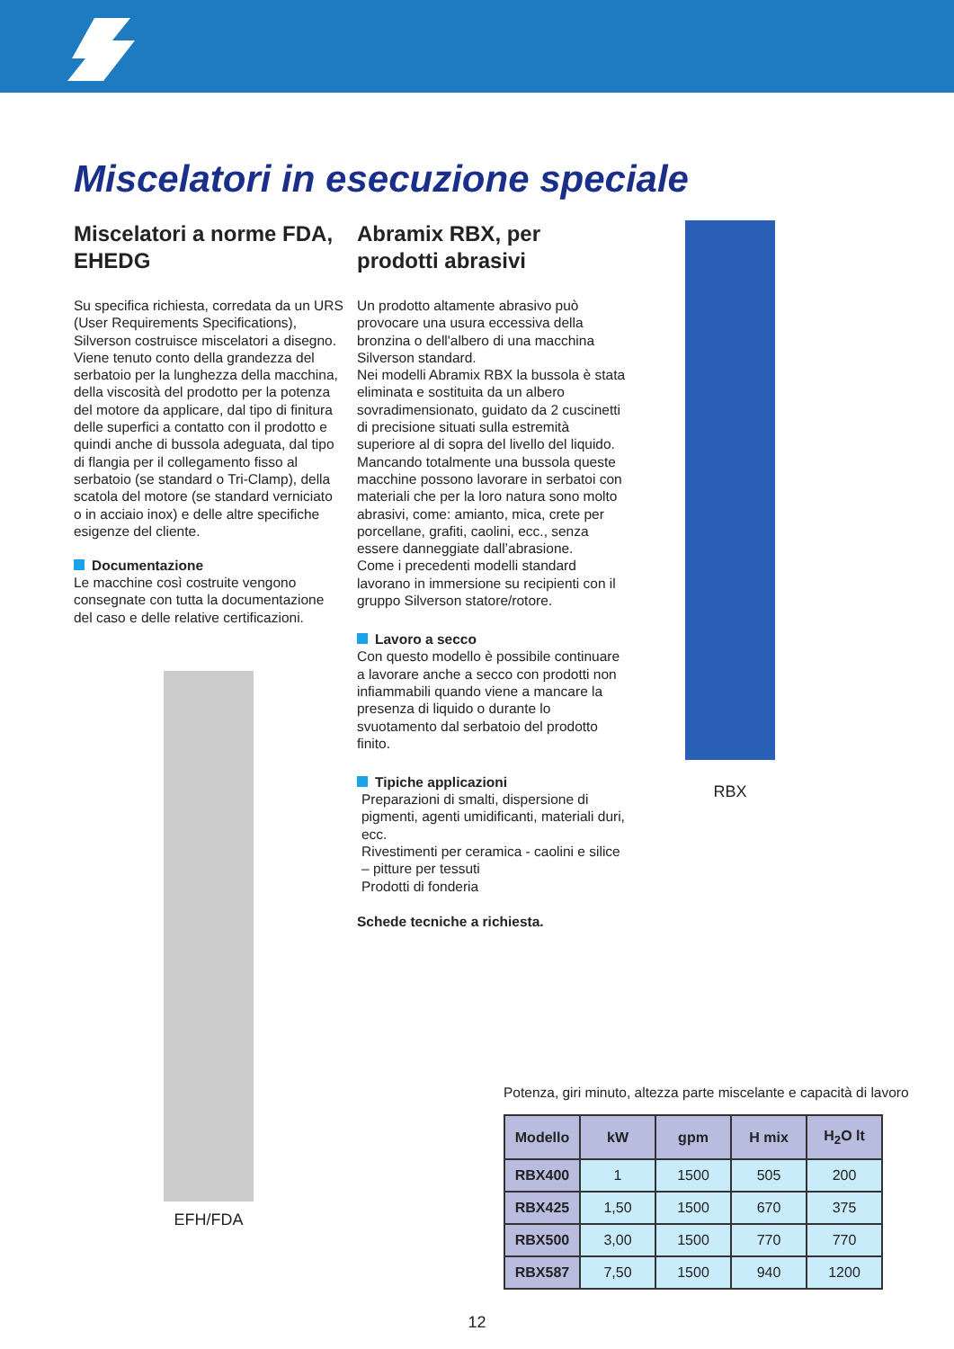Miscelatori in esecuzione speciale
Miscelatori a norme FDA, EHEDG
Su specifica richiesta, corredata da un URS (User Requirements Specifications), Silverson costruisce miscelatori a disegno.
Viene tenuto conto della grandezza del serbatoio per la lunghezza della macchina, della viscosità del prodotto per la potenza del motore da applicare, dal tipo di finitura delle superfici a contatto con il prodotto e quindi anche di bussola adeguata, dal tipo di flangia per il collegamento fisso al serbatoio (se standard o Tri-Clamp), della scatola del motore (se standard verniciato o in acciaio inox) e delle altre specifiche esigenze del cliente.
Documentazione
Le macchine così costruite vengono consegnate con tutta la documentazione del caso e delle relative certificazioni.
EFH/FDA
Abramix RBX, per prodotti abrasivi
Un prodotto altamente abrasivo può provocare una usura eccessiva della bronzina o dell'albero di una macchina Silverson standard.
Nei modelli Abramix RBX la bussola è stata eliminata e sostituita da un albero sovradimensionato, guidato da 2 cuscinetti di precisione situati sulla estremità superiore al di sopra del livello del liquido.
Mancando totalmente una bussola queste macchine possono lavorare in serbatoi con materiali che per la loro natura sono molto abrasivi, come: amianto, mica, crete per porcellane, grafiti, caolini, ecc., senza essere danneggiate dall’abrasione.
Come i precedenti modelli standard lavorano in immersione su recipienti con il gruppo Silverson statore/rotore.
Lavoro a secco
Con questo modello è possibile continuare a lavorare anche a secco con prodotti non infiammabili quando viene a mancare la presenza di liquido o durante lo svuotamento dal serbatoio del prodotto finito.
Tipiche applicazioni
Preparazioni di smalti, dispersione di pigmenti, agenti umidificanti, materiali duri, ecc.
Rivestimenti per ceramica - caolini e silice – pitture per tessuti
Prodotti di fonderia
Schede tecniche a richiesta.
RBX
Potenza, giri minuto, altezza parte miscelante e capacità di lavoro
| Modello | kW | gpm | H mix | H<sub>2</sub>O lt |
| --- | --- | --- | --- | --- |
| RBX400 | 1 | 1500 | 505 | 200 |
| RBX425 | 1,50 | 1500 | 670 | 375 |
| RBX500 | 3,00 | 1500 | 770 | 770 |
| RBX587 | 7,50 | 1500 | 940 | 1200 |
12